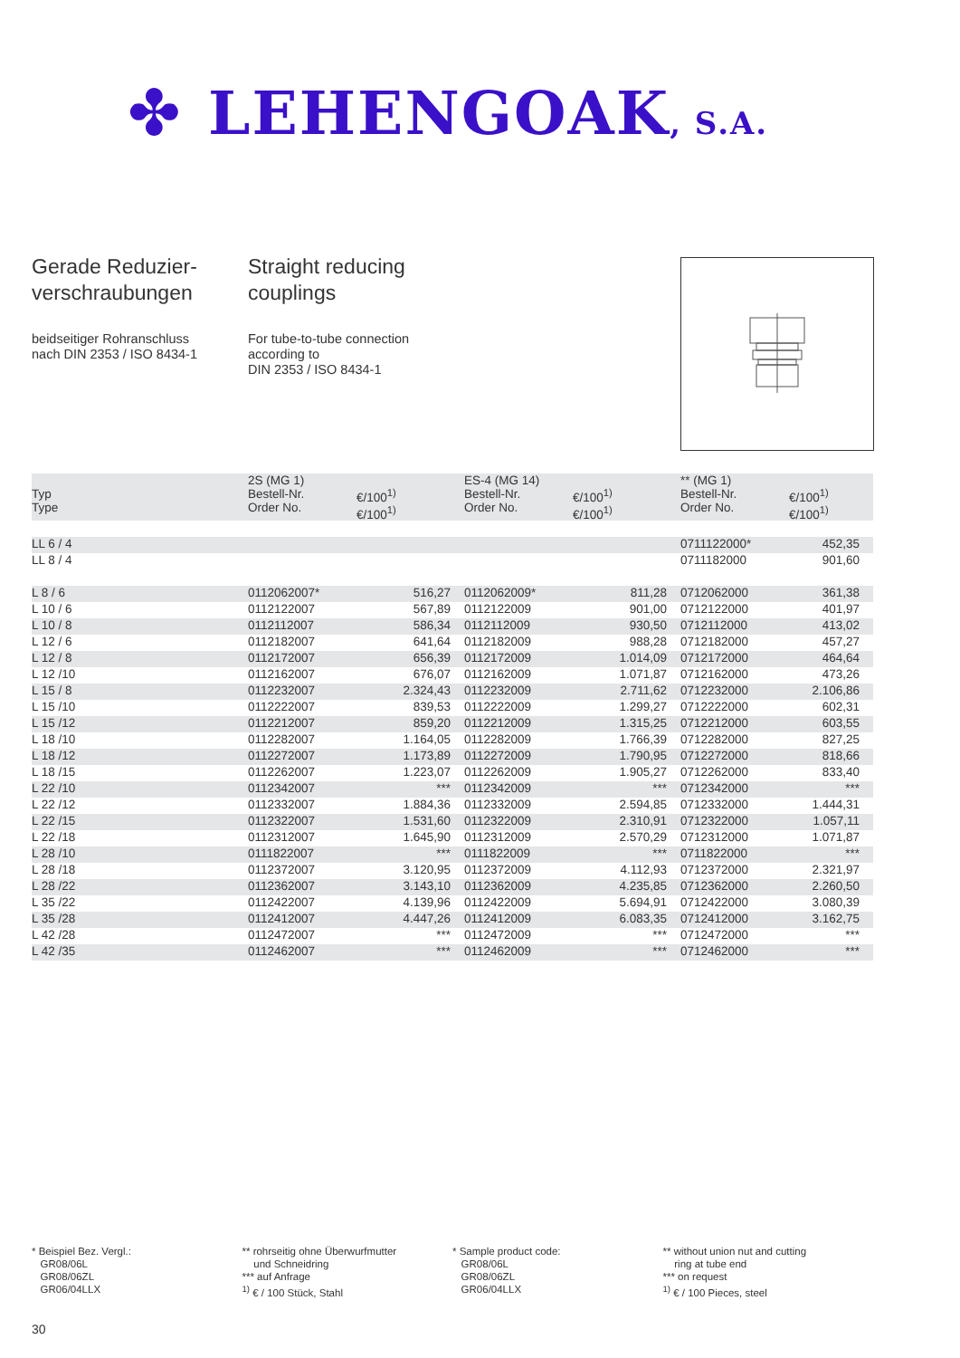✤ LEHENGOAK, S.A.
Gerade Reduzier-
verschraubungen
beidseitiger Rohranschluss
nach DIN 2353 / ISO 8434-1
Straight reducing
couplings
For tube-to-tube connection
according to
DIN 2353 / ISO 8434-1
| Typ Type | 2S (MG 1) Bestell-Nr. Order No. | €/100<sup>1)</sup> €/100<sup>1)</sup> | ES-4 (MG 14) Bestell-Nr. Order No. | €/100<sup>1)</sup> €/100<sup>1)</sup> | ** (MG 1) Bestell-Nr. Order No. | €/100<sup>1)</sup> €/100<sup>1)</sup> |
| --- | --- | --- | --- | --- | --- | --- |
| LL 6 / 4 | | | | | 0711122000* | 452,35 |
| LL 8 / 4 | | | | | 0711182000 | 901,60 |
| L 8 / 6 | 0112062007* | 516,27 | 0112062009* | 811,28 | 0712062000 | 361,38 |
| L 10 / 6 | 0112122007 | 567,89 | 0112122009 | 901,00 | 0712122000 | 401,97 |
| L 10 / 8 | 0112112007 | 586,34 | 0112112009 | 930,50 | 0712112000 | 413,02 |
| L 12 / 6 | 0112182007 | 641,64 | 0112182009 | 988,28 | 0712182000 | 457,27 |
| L 12 / 8 | 0112172007 | 656,39 | 0112172009 | 1.014,09 | 0712172000 | 464,64 |
| L 12 /10 | 0112162007 | 676,07 | 0112162009 | 1.071,87 | 0712162000 | 473,26 |
| L 15 / 8 | 0112232007 | 2.324,43 | 0112232009 | 2.711,62 | 0712232000 | 2.106,86 |
| L 15 /10 | 0112222007 | 839,53 | 0112222009 | 1.299,27 | 0712222000 | 602,31 |
| L 15 /12 | 0112212007 | 859,20 | 0112212009 | 1.315,25 | 0712212000 | 603,55 |
| L 18 /10 | 0112282007 | 1.164,05 | 0112282009 | 1.766,39 | 0712282000 | 827,25 |
| L 18 /12 | 0112272007 | 1.173,89 | 0112272009 | 1.790,95 | 0712272000 | 818,66 |
| L 18 /15 | 0112262007 | 1.223,07 | 0112262009 | 1.905,27 | 0712262000 | 833,40 |
| L 22 /10 | 0112342007 | *** | 0112342009 | *** | 0712342000 | *** |
| L 22 /12 | 0112332007 | 1.884,36 | 0112332009 | 2.594,85 | 0712332000 | 1.444,31 |
| L 22 /15 | 0112322007 | 1.531,60 | 0112322009 | 2.310,91 | 0712322000 | 1.057,11 |
| L 22 /18 | 0112312007 | 1.645,90 | 0112312009 | 2.570,29 | 0712312000 | 1.071,87 |
| L 28 /10 | 0111822007 | *** | 0111822009 | *** | 0711822000 | *** |
| L 28 /18 | 0112372007 | 3.120,95 | 0112372009 | 4.112,93 | 0712372000 | 2.321,97 |
| L 28 /22 | 0112362007 | 3.143,10 | 0112362009 | 4.235,85 | 0712362000 | 2.260,50 |
| L 35 /22 | 0112422007 | 4.139,96 | 0112422009 | 5.694,91 | 0712422000 | 3.080,39 |
| L 35 /28 | 0112412007 | 4.447,26 | 0112412009 | 6.083,35 | 0712412000 | 3.162,75 |
| L 42 /28 | 0112472007 | *** | 0112472009 | *** | 0712472000 | *** |
| L 42 /35 | 0112462007 | *** | 0112462009 | *** | 0712462000 | *** |
* Beispiel Bez. Vergl.:
GR08/06L
GR08/06ZL
GR06/04LLX
** rohrseitig ohne Überwurfmutter
und Schneidring
*** auf Anfrage
<sup>1)</sup> € / 100 Stück, Stahl
* Sample product code:
GR08/06L
GR08/06ZL
GR06/04LLX
** without union nut and cutting
ring at tube end
*** on request
<sup>1)</sup> € / 100 Pieces, steel
30